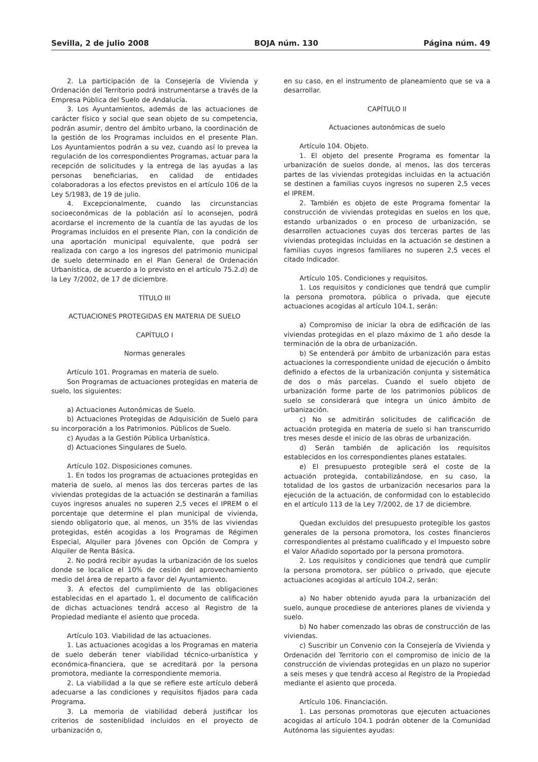Sevilla, 2 de julio 2008 BOJA núm. 130 Página núm. 49
2. La participación de la Consejería de Vivienda y Ordenación del Territorio podrá instrumentarse a través de la Empresa Pública del Suelo de Andalucía.
3. Los Ayuntamientos, además de las actuaciones de carácter físico y social que sean objeto de su competencia, podrán asumir, dentro del ámbito urbano, la coordinación de la gestión de los Programas incluidos en el presente Plan. Los Ayuntamientos podrán a su vez, cuando así lo prevea la regulación de los correspondientes Programas, actuar para la recepción de solicitudes y la entrega de las ayudas a las personas beneficiarias, en calidad de entidades colaboradoras a los efectos previstos en el artículo 106 de la Ley 5/1983, de 19 de julio.
4. Excepcionalmente, cuando las circunstancias socioeconómicas de la población así lo aconsejen, podrá acordarse el incremento de la cuantía de las ayudas de los Programas incluidos en el presente Plan, con la condición de una aportación municipal equivalente, que podrá ser realizada con cargo a los ingresos del patrimonio municipal de suelo determinado en el Plan General de Ordenación Urbanística, de acuerdo a lo previsto en el artículo 75.2.d) de la Ley 7/2002, de 17 de diciembre.
TÍTULO III
ACTUACIONES PROTEGIDAS EN MATERIA DE SUELO
CAPÍTULO I
Normas generales
Artículo 101. Programas en materia de suelo.
Son Programas de actuaciones protegidas en materia de suelo, los siguientes:
a) Actuaciones Autonómicas de Suelo.
b) Actuaciones Protegidas de Adquisición de Suelo para su incorporación a los Patrimonios. Públicos de Suelo.
c) Ayudas a la Gestión Pública Urbanística.
d) Actuaciones Singulares de Suelo.
Artículo 102. Disposiciones comunes.
1. En todos los programas de actuaciones protegidas en materia de suelo, al menos las dos terceras partes de las viviendas protegidas de la actuación se destinarán a familias cuyos ingresos anuales no superen 2,5 veces el IPREM o el porcentaje que determine el plan municipal de vivienda, siendo obligatorio que, al menos, un 35% de las viviendas protegidas, estén acogidas a los Programas de Régimen Especial, Alquiler para Jóvenes con Opción de Compra y Alquiler de Renta Básica.
2. No podrá recibir ayudas la urbanización de los suelos donde se localice el 10% de cesión del aprovechamiento medio del área de reparto a favor del Ayuntamiento.
3. A efectos del cumplimiento de las obligaciones establecidas en el apartado 1, el documento de calificación de dichas actuaciones tendrá acceso al Registro de la Propiedad mediante el asiento que proceda.
Artículo 103. Viabilidad de las actuaciones.
1. Las actuaciones acogidas a los Programas en materia de suelo deberán tener viabilidad técnico-urbanística y económica-financiera, que se acreditará por la persona promotora, mediante la correspondiente memoria.
2. La viabilidad a la que se refiere este artículo deberá adecuarse a las condiciones y requisitos fijados para cada Programa.
3. La memoria de viabilidad deberá justificar los criterios de sosteniblidad incluidos en el proyecto de urbanización o,
en su caso, en el instrumento de planeamiento que se va a desarrollar.
CAPÍTULO II
Actuaciones autonómicas de suelo
Artículo 104. Objeto.
1. El objeto del presente Programa es fomentar la urbanización de suelos donde, al menos, las dos terceras partes de las viviendas protegidas incluidas en la actuación se destinen a familias cuyos ingresos no superen 2,5 veces el IPREM.
2. También es objeto de este Programa fomentar la construcción de viviendas protegidas en suelos en los que, estando urbanizados o en proceso de urbanización, se desarrollen actuaciones cuyas dos terceras partes de las viviendas protegidas incluidas en la actuación se destinen a familias cuyos ingresos familiares no superen 2,5 veces el citado Indicador.
Artículo 105. Condiciones y requisitos.
1. Los requisitos y condiciones que tendrá que cumplir la persona promotora, pública o privada, que ejecute actuaciones acogidas al artículo 104.1, serán:
a) Compromiso de iniciar la obra de edificación de las viviendas protegidas en el plazo máximo de 1 año desde la terminación de la obra de urbanización.
b) Se entenderá por ámbito de urbanización para estas actuaciones la correspondiente unidad de ejecución o ámbito definido a efectos de la urbanización conjunta y sistemática de dos o más parcelas. Cuando el suelo objeto de urbanización forme parte de los patrimonios públicos de suelo se considerará que integra un único ámbito de urbanización.
c) No se admitirán solicitudes de calificación de actuación protegida en materia de suelo si han transcurrido tres meses desde el inicio de las obras de urbanización.
d) Serán también de aplicación los requisitos establecidos en los correspondientes planes estatales.
e) El presupuesto protegible será el coste de la actuación protegida, contabilizándose, en su caso, la totalidad de los gastos de urbanización necesarios para la ejecución de la actuación, de conformidad con lo establecido en el artículo 113 de la Ley 7/2002, de 17 de diciembre.
Quedan excluidos del presupuesto protegible los gastos generales de la persona promotora, los costes financieros correspondientes al préstamo cualificado y el Impuesto sobre el Valor Añadido soportado por la persona promotora.
2. Los requisitos y condiciones que tendrá que cumplir la persona promotora, ser público o privado, que ejecute actuaciones acogidas al artículo 104.2, serán:
a) No haber obtenido ayuda para la urbanización del suelo, aunque procediese de anteriores planes de vivienda y suelo.
b) No haber comenzado las obras de construcción de las viviendas.
c) Suscribir un Convenio con la Consejería de Vivienda y Ordenación del Territorio con el compromiso de inicio de la construcción de viviendas protegidas en un plazo no superior a seis meses y que tendrá acceso al Registro de la Propiedad mediante el asiento que proceda.
Artículo 106. Financiación.
1. Las personas promotoras que ejecuten actuaciones acogidas al artículo 104.1 podrán obtener de la Comunidad Autónoma las siguientes ayudas: